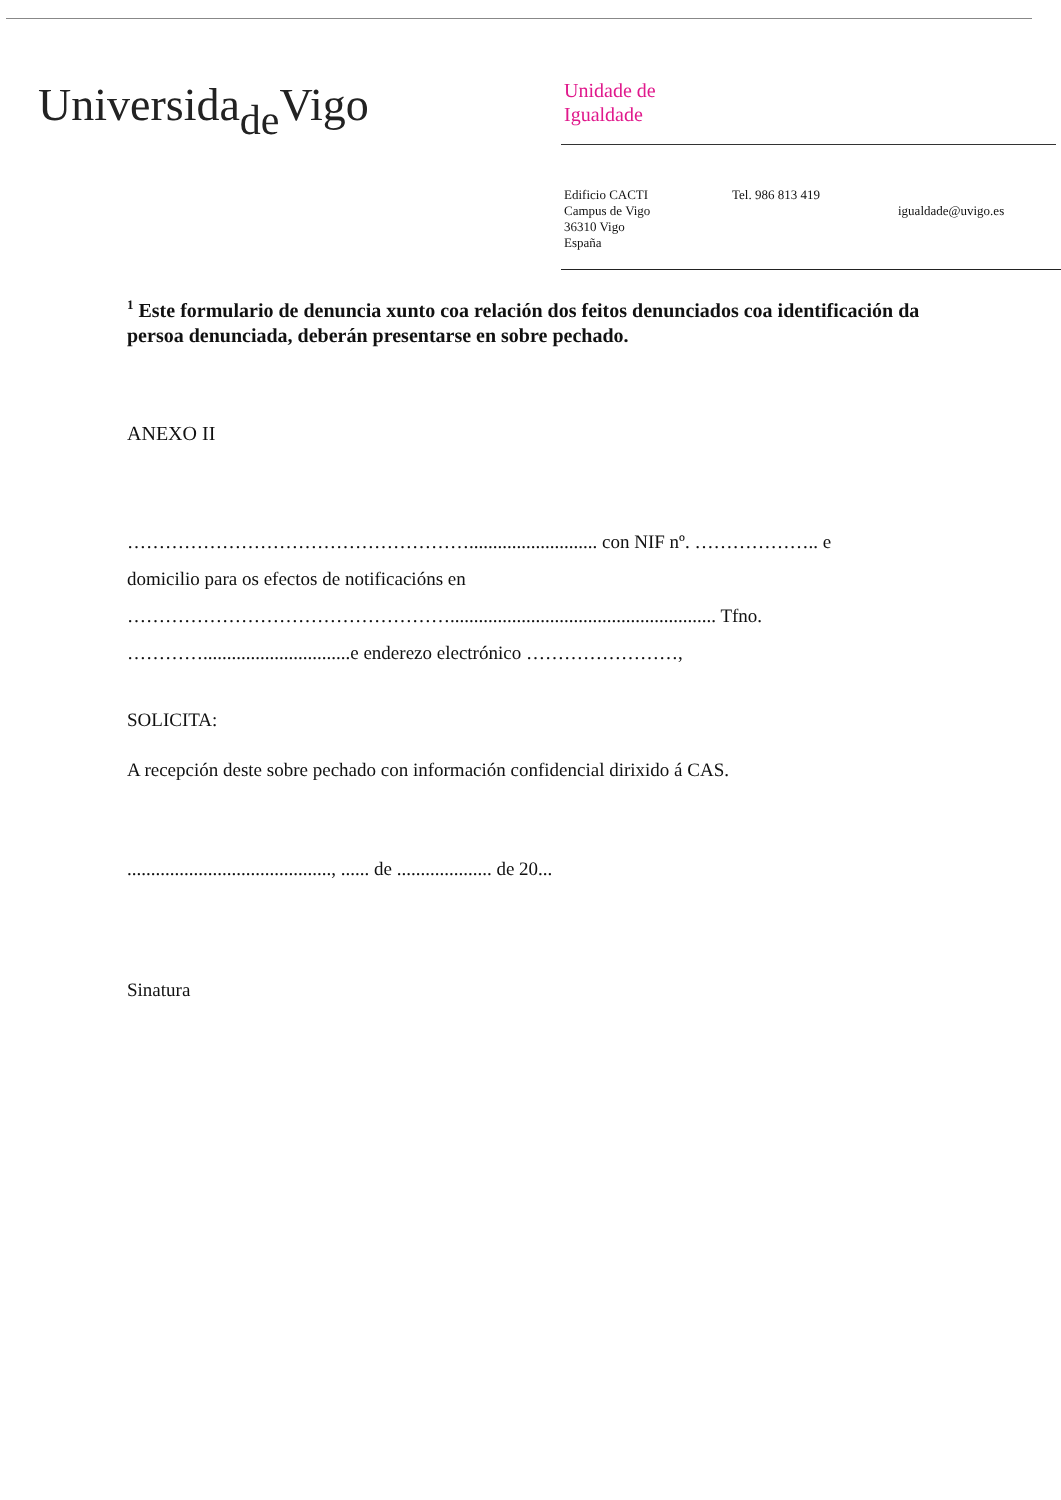Universida<sub>de</sub>Vigo
Unidade de
Igualdade
Edificio CACTI
Campus de Vigo
36310 Vigo
España
Tel. 986 813 419
igualdade@uvigo.es
<sup>1</sup> Este formulario de denuncia xunto coa relación dos feitos denunciados coa identificación da persoa denunciada, deberán presentarse en sobre pechado.
ANEXO II
………………………………………………........................... con NIF nº. ……………….. e
domicilio para os efectos de notificacións en
……………………………………………........................................................ Tfno.
…………...............................e enderezo electrónico ……………………,
SOLICITA:
A recepción deste sobre pechado con información confidencial dirixido á CAS.
..........................................., ...... de .................... de 20...
Sinatura